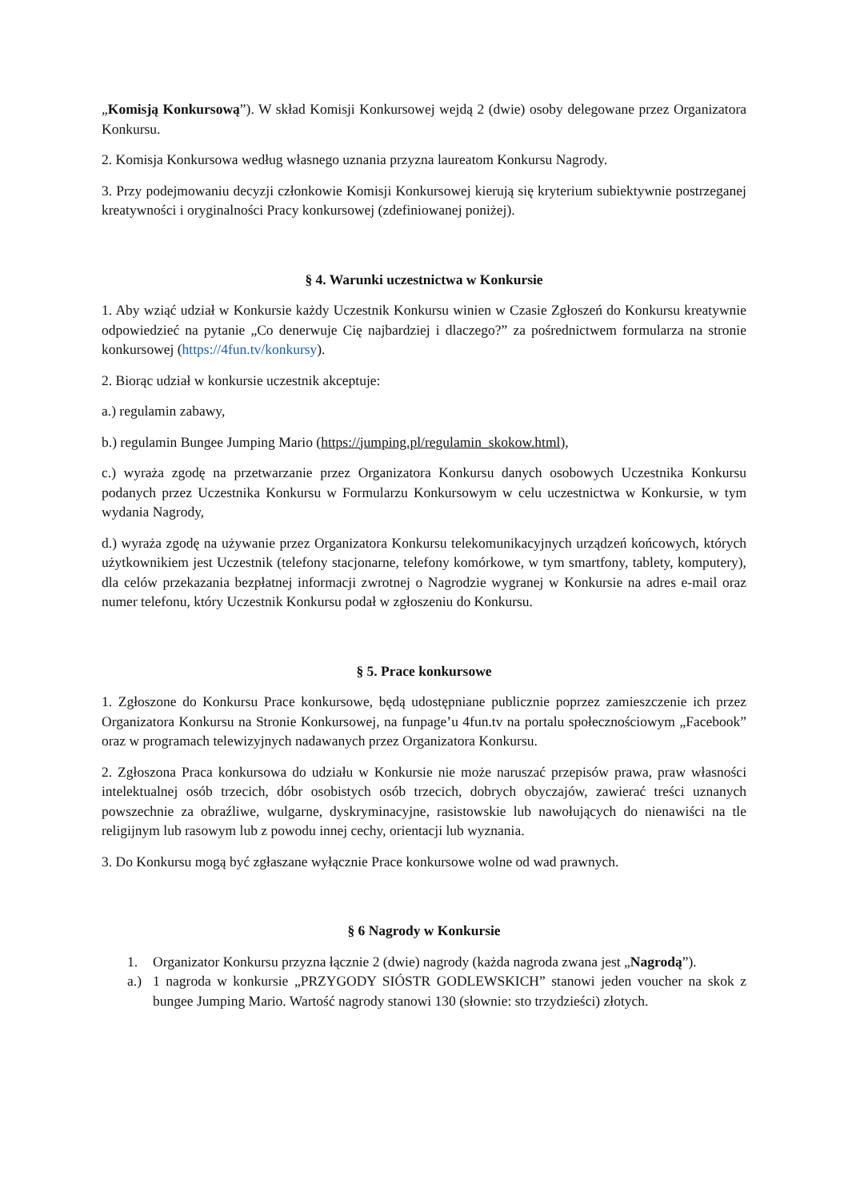„Komisją Konkursową”). W skład Komisji Konkursowej wejdą 2 (dwie) osoby delegowane przez Organizatora Konkursu.
2. Komisja Konkursowa według własnego uznania przyzna laureatom Konkursu Nagrody.
3. Przy podejmowaniu decyzji członkowie Komisji Konkursowej kierują się kryterium subiektywnie postrzeganej kreatywności i oryginalności Pracy konkursowej (zdefiniowanej poniżej).
§ 4. Warunki uczestnictwa w Konkursie
1. Aby wziąć udział w Konkursie każdy Uczestnik Konkursu winien w Czasie Zgłoszeń do Konkursu kreatywnie odpowiedzieć na pytanie „Co denerwuje Cię najbardziej i dlaczego?” za pośrednictwem formularza na stronie konkursowej (https://4fun.tv/konkursy).
2. Biorąc udział w konkursie uczestnik akceptuje:
a.) regulamin zabawy,
b.) regulamin Bungee Jumping Mario (https://jumping.pl/regulamin_skokow.html),
c.) wyraża zgodę na przetwarzanie przez Organizatora Konkursu danych osobowych Uczestnika Konkursu podanych przez Uczestnika Konkursu w Formularzu Konkursowym w celu uczestnictwa w Konkursie, w tym wydania Nagrody,
d.) wyraża zgodę na używanie przez Organizatora Konkursu telekomunikacyjnych urządzeń końcowych, których użytkownikiem jest Uczestnik (telefony stacjonarne, telefony komórkowe, w tym smartfony, tablety, komputery), dla celów przekazania bezpłatnej informacji zwrotnej o Nagrodzie wygranej w Konkursie na adres e-mail oraz numer telefonu, który Uczestnik Konkursu podał w zgłoszeniu do Konkursu.
§ 5. Prace konkursowe
1. Zgłoszone do Konkursu Prace konkursowe, będą udostępniane publicznie poprzez zamieszczenie ich przez Organizatora Konkursu na Stronie Konkursowej, na funpage’u 4fun.tv na portalu społecznościowym „Facebook” oraz w programach telewizyjnych nadawanych przez Organizatora Konkursu.
2. Zgłoszona Praca konkursowa do udziału w Konkursie nie może naruszać przepisów prawa, praw własności intelektualnej osób trzecich, dóbr osobistych osób trzecich, dobrych obyczajów, zawierać treści uznanych powszechnie za obraźliwe, wulgarne, dyskryminacyjne, rasistowskie lub nawołujących do nienawiści na tle religijnym lub rasowym lub z powodu innej cechy, orientacji lub wyznania.
3. Do Konkursu mogą być zgłaszane wyłącznie Prace konkursowe wolne od wad prawnych.
§ 6 Nagrody w Konkursie
1. Organizator Konkursu przyzna łącznie 2 (dwie) nagrody (każda nagroda zwana jest „Nagrodą”).
a.) 1 nagroda w konkursie „PRZYGODY SIÓSTR GODLEWSKICH” stanowi jeden voucher na skok z bungee Jumping Mario. Wartość nagrody stanowi 130 (słownie: sto trzydzieści) złotych.